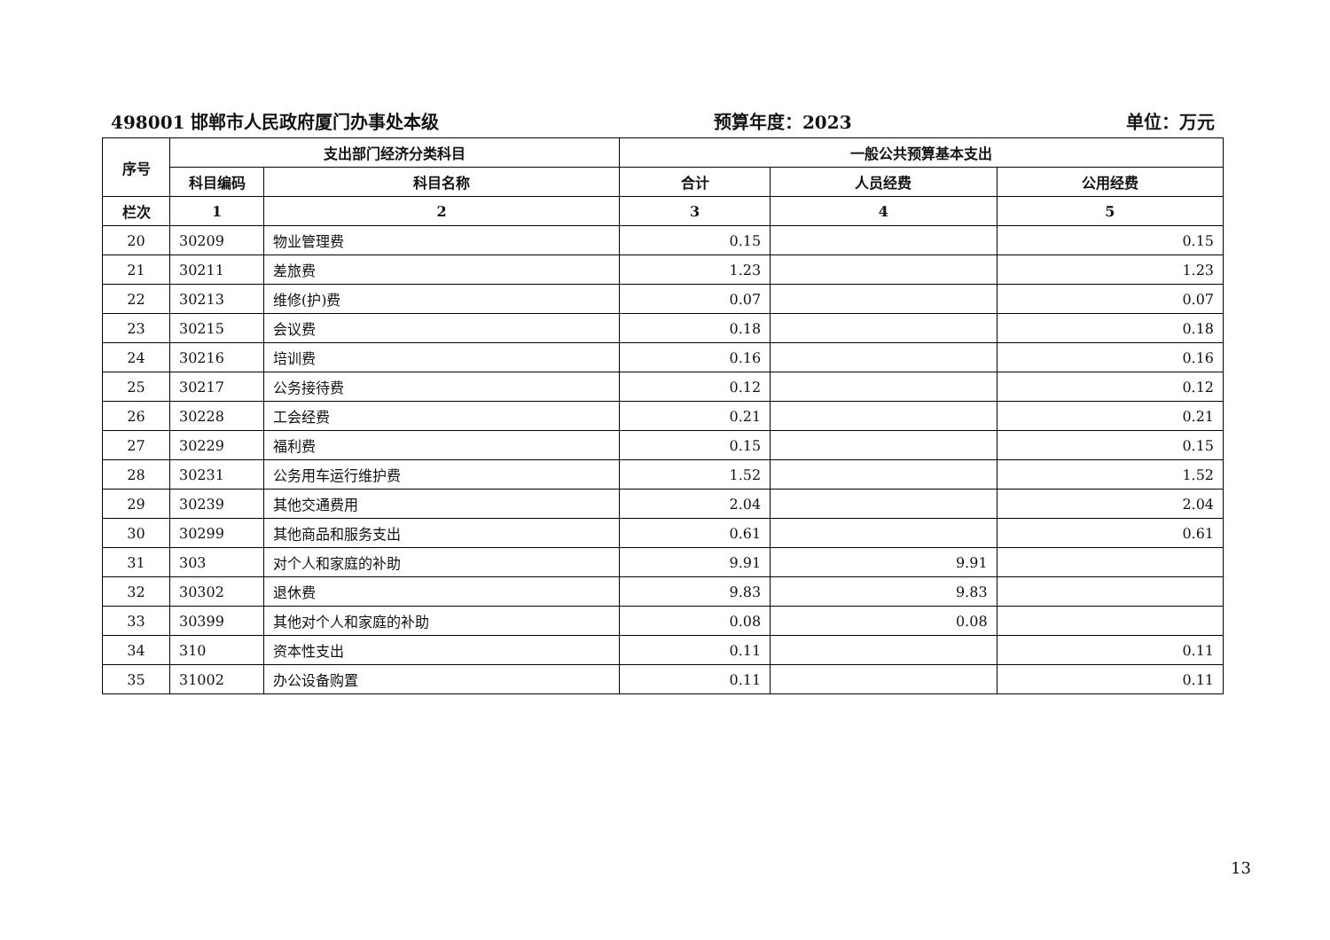498001 邯郸市人民政府厦门办事处本级 预算年度：2023 单位：万元
| 序号 | 支出部门经济分类科目 | | 一般公共预算基本支出 | | |
| --- | --- | --- | --- | --- | --- |
| | 科目编码 | 科目名称 | 合计 | 人员经费 | 公用经费 |
| 栏次 | 1 | 2 | 3 | 4 | 5 |
| 20 | 30209 | 物业管理费 | 0.15 | | 0.15 |
| 21 | 30211 | 差旅费 | 1.23 | | 1.23 |
| 22 | 30213 | 维修(护)费 | 0.07 | | 0.07 |
| 23 | 30215 | 会议费 | 0.18 | | 0.18 |
| 24 | 30216 | 培训费 | 0.16 | | 0.16 |
| 25 | 30217 | 公务接待费 | 0.12 | | 0.12 |
| 26 | 30228 | 工会经费 | 0.21 | | 0.21 |
| 27 | 30229 | 福利费 | 0.15 | | 0.15 |
| 28 | 30231 | 公务用车运行维护费 | 1.52 | | 1.52 |
| 29 | 30239 | 其他交通费用 | 2.04 | | 2.04 |
| 30 | 30299 | 其他商品和服务支出 | 0.61 | | 0.61 |
| 31 | 303 | 对个人和家庭的补助 | 9.91 | 9.91 | |
| 32 | 30302 | 退休费 | 9.83 | 9.83 | |
| 33 | 30399 | 其他对个人和家庭的补助 | 0.08 | 0.08 | |
| 34 | 310 | 资本性支出 | 0.11 | | 0.11 |
| 35 | 31002 | 办公设备购置 | 0.11 | | 0.11 |
13